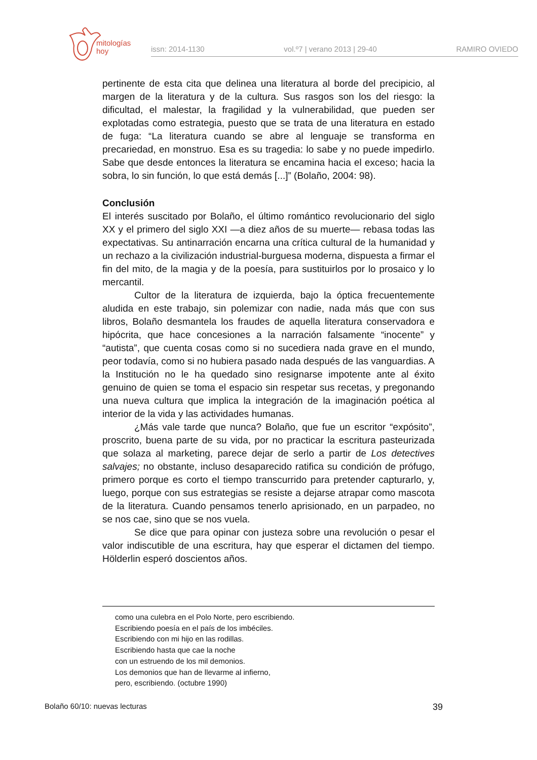mitologías
hoy
issn: 2014-1130 vol.º7 | verano 2013 | 29-40 RAMIRO OVIEDO
pertinente de esta cita que delinea una literatura al borde del precipicio, al margen de la literatura y de la cultura. Sus rasgos son los del riesgo: la dificultad, el malestar, la fragilidad y la vulnerabilidad, que pueden ser explotadas como estrategia, puesto que se trata de una literatura en estado de fuga: “La literatura cuando se abre al lenguaje se transforma en precariedad, en monstruo. Esa es su tragedia: lo sabe y no puede impedirlo. Sabe que desde entonces la literatura se encamina hacia el exceso; hacia la sobra, lo sin función, lo que está demás [...]” (Bolaño, 2004: 98).
Conclusión
El interés suscitado por Bolaño, el último romántico revolucionario del siglo XX y el primero del siglo XXI —a diez años de su muerte— rebasa todas las expectativas. Su antinarración encarna una crítica cultural de la humanidad y un rechazo a la civilización industrial-burguesa moderna, dispuesta a firmar el fin del mito, de la magia y de la poesía, para sustituirlos por lo prosaico y lo mercantil.
Cultor de la literatura de izquierda, bajo la óptica frecuentemente aludida en este trabajo, sin polemizar con nadie, nada más que con sus libros, Bolaño desmantela los fraudes de aquella literatura conservadora e hipócrita, que hace concesiones a la narración falsamente “inocente” y “autista”, que cuenta cosas como si no sucediera nada grave en el mundo, peor todavía, como si no hubiera pasado nada después de las vanguardias. A la Institución no le ha quedado sino resignarse impotente ante al éxito genuino de quien se toma el espacio sin respetar sus recetas, y pregonando una nueva cultura que implica la integración de la imaginación poética al interior de la vida y las actividades humanas.
¿Más vale tarde que nunca? Bolaño, que fue un escritor “expósito”, proscrito, buena parte de su vida, por no practicar la escritura pasteurizada que solaza al marketing, parece dejar de serlo a partir de Los detectives salvajes; no obstante, incluso desaparecido ratifica su condición de prófugo, primero porque es corto el tiempo transcurrido para pretender capturarlo, y, luego, porque con sus estrategias se resiste a dejarse atrapar como mascota de la literatura. Cuando pensamos tenerlo aprisionado, en un parpadeo, no se nos cae, sino que se nos vuela.
Se dice que para opinar con justeza sobre una revolución o pesar el valor indiscutible de una escritura, hay que esperar el dictamen del tiempo. Hölderlin esperó doscientos años.
como una culebra en el Polo Norte, pero escribiendo.
Escribiendo poesía en el país de los imbéciles.
Escribiendo con mi hijo en las rodillas.
Escribiendo hasta que cae la noche
con un estruendo de los mil demonios.
Los demonios que han de llevarme al infierno,
pero, escribiendo. (octubre 1990)
Bolaño 60/10: nuevas lecturas 39